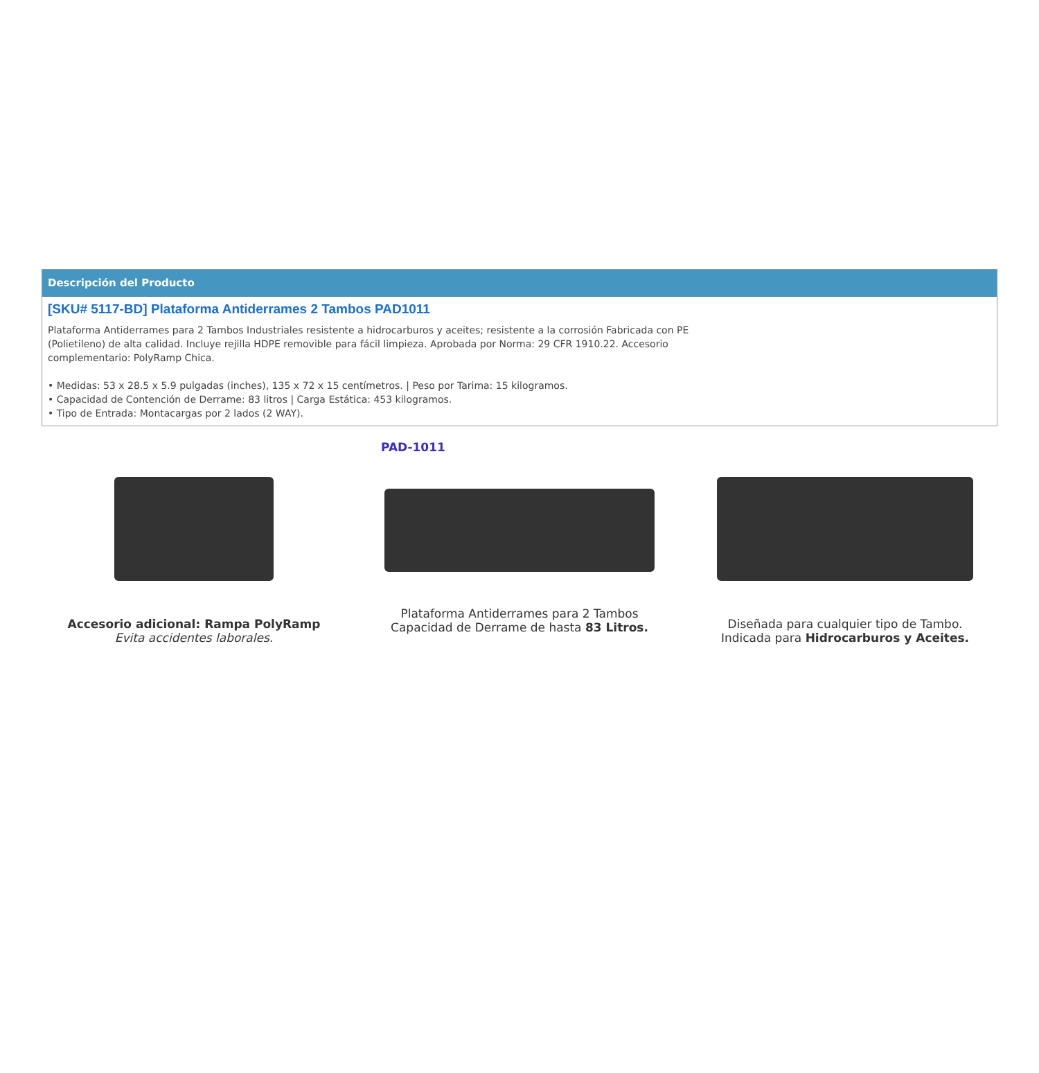Descripción del Producto
[SKU# 5117-BD] Plataforma Antiderrames 2 Tambos PAD1011
Plataforma Antiderrames para 2 Tambos Industriales resistente a hidrocarburos y aceites; resistente a la corrosión Fabricada con PE (Polietileno) de alta calidad. Incluye rejilla HDPE removible para fácil limpieza. Aprobada por Norma: 29 CFR 1910.22. Accesorio complementario: PolyRamp Chica.
• Medidas: 53 x 28.5 x 5.9 pulgadas (inches), 135 x 72 x 15 centímetros. | Peso por Tarima: 15 kilogramos.
• Capacidad de Contención de Derrame: 83 litros | Carga Estática: 453 kilogramos.
• Tipo de Entrada: Montacargas por 2 lados (2 WAY).
Accesorio adicional: Rampa PolyRamp
Evita accidentes laborales.
PAD-1011
Plataforma Antiderrames para 2 Tambos
Capacidad de Derrame de hasta 83 Litros.
Diseñada para cualquier tipo de Tambo.
Indicada para Hidrocarburos y Aceites.